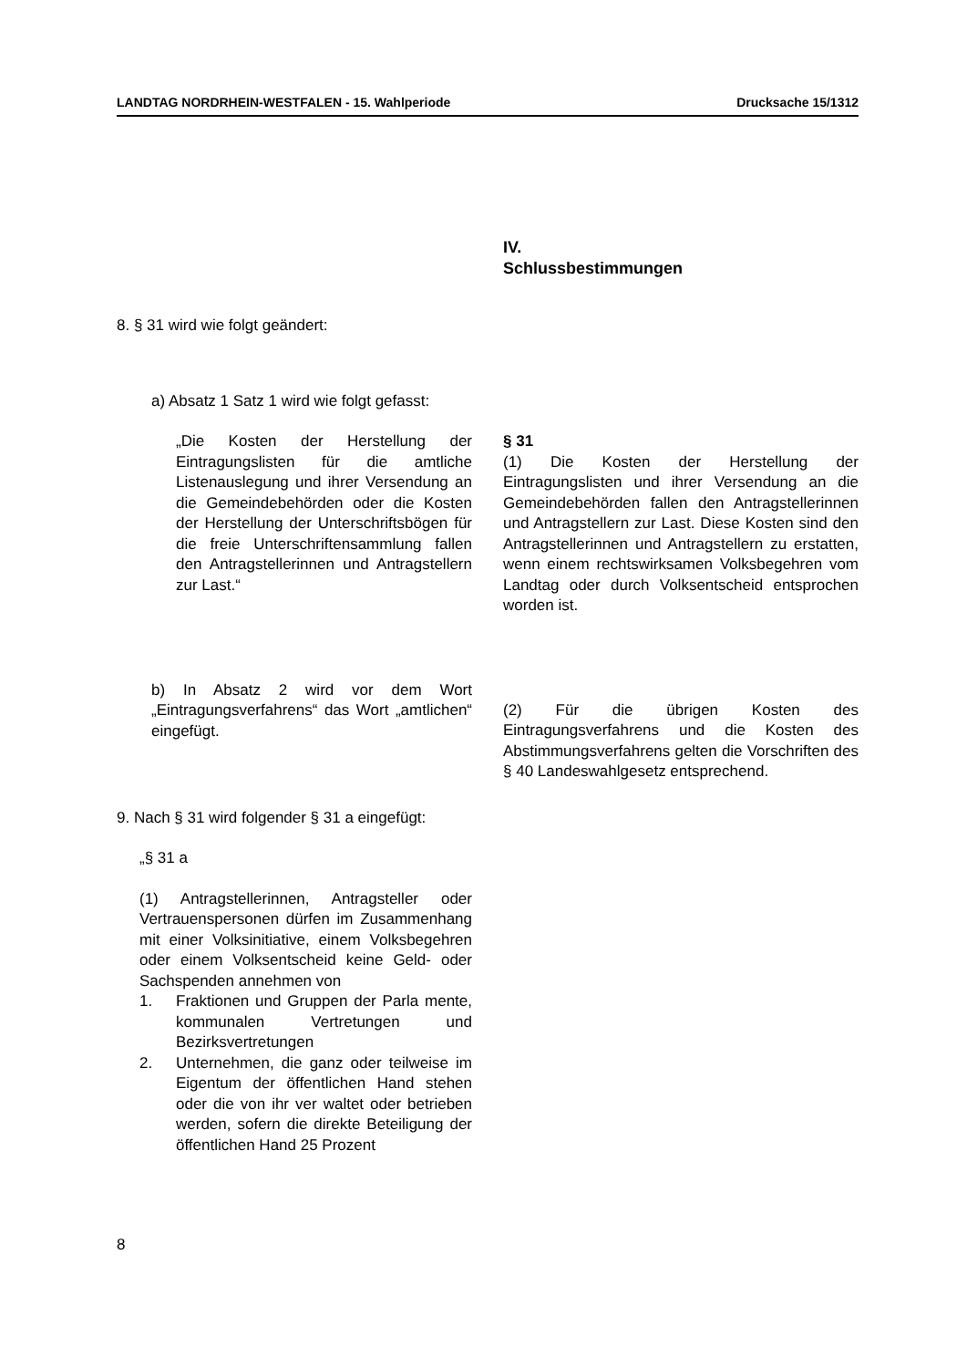LANDTAG NORDRHEIN-WESTFALEN - 15. Wahlperiode Drucksache 15/1312
IV.
Schlussbestimmungen
8. § 31 wird wie folgt geändert:
a) Absatz 1 Satz 1 wird wie folgt gefasst:
„Die Kosten der Herstellung der Eintragungslisten für die amtliche Listenauslegung und ihrer Versendung an die Gemeindebehörden oder die Kosten der Herstellung der Unterschriftsbögen für die freie Unterschriftensammlung fallen den Antragstellerinnen und Antragstellern zur Last.“
§ 31
(1) Die Kosten der Herstellung der Eintragungslisten und ihrer Versendung an die Gemeindebehörden fallen den Antragstellerinnen und Antragstellern zur Last. Diese Kosten sind den Antragstellerinnen und Antragstellern zu erstatten, wenn einem rechtswirksamen Volksbegehren vom Landtag oder durch Volksentscheid entsprochen worden ist.
b) In Absatz 2 wird vor dem Wort „Eintragungsverfahrens“ das Wort „amtlichen“ eingefügt.
(2) Für die übrigen Kosten des Eintragungsverfahrens und die Kosten des Abstimmungsverfahrens gelten die Vorschriften des § 40 Landeswahlgesetz entsprechend.
9. Nach § 31 wird folgender § 31 a eingefügt:
„§ 31 a
(1) Antragstellerinnen, Antragsteller oder Vertrauenspersonen dürfen im Zusammenhang mit einer Volksinitiative, einem Volksbegehren oder einem Volksentscheid keine Geld- oder Sachspenden annehmen von
1. Fraktionen und Gruppen der Parla mente, kommunalen Vertretungen und Bezirksvertretungen
2. Unternehmen, die ganz oder teilweise im Eigentum der öffentlichen Hand stehen oder die von ihr ver waltet oder betrieben werden, sofern die direkte Beteiligung der öffentlichen Hand 25 Prozent
8